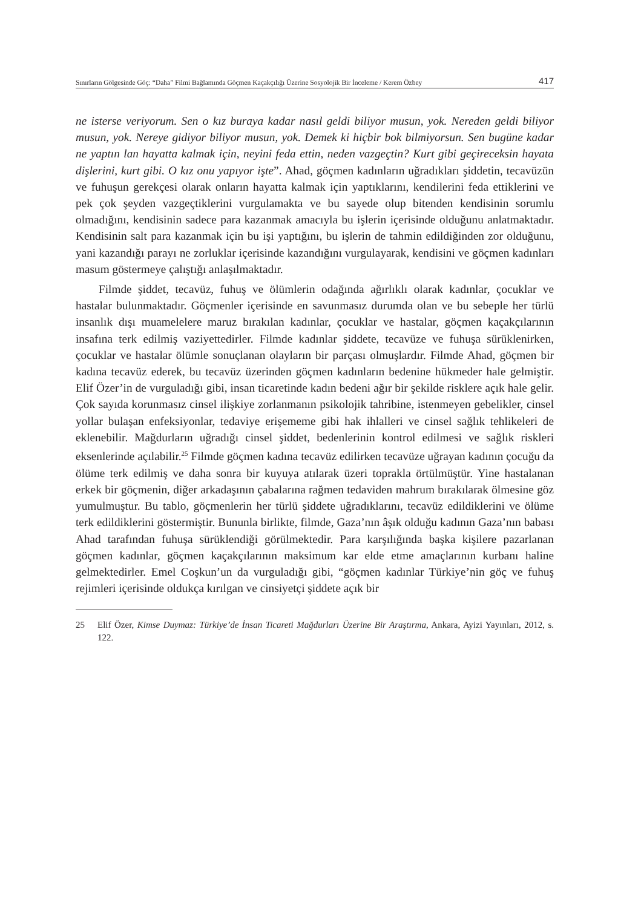Sınırların Gölgesinde Göç: “Daha” Filmi Bağlamında Göçmen Kaçakçılığı Üzerine Sosyolojik Bir İnceleme / Kerem Özbey 417
ne isterse veriyorum. Sen o kız buraya kadar nasıl geldi biliyor musun, yok. Nereden geldi biliyor musun, yok. Nereye gidiyor biliyor musun, yok. Demek ki hiçbir bok bilmiyorsun. Sen bugüne kadar ne yaptın lan hayatta kalmak için, neyini feda ettin, neden vazgeçtin? Kurt gibi geçireceksin hayata dişlerini, kurt gibi. O kız onu yapıyor işte”. Ahad, göçmen kadınların uğradıkları şiddetin, tecavüzün ve fuhuşun gerekçesi olarak onların hayatta kalmak için yaptıklarını, kendilerini feda ettiklerini ve pek çok şeyden vazgeçtiklerini vurgulamakta ve bu sayede olup bitenden kendisinin sorumlu olmadığını, kendisinin sadece para kazanmak amacıyla bu işlerin içerisinde olduğunu anlatmaktadır. Kendisinin salt para kazanmak için bu işi yaptığını, bu işlerin de tahmin edildiğinden zor olduğunu, yani kazandığı parayı ne zorluklar içerisinde kazandığını vurgulayarak, kendisini ve göçmen kadınları masum göstermeye çalıştığı anlaşılmaktadır.
Filmde şiddet, tecavüz, fuhuş ve ölümlerin odağında ağırlıklı olarak kadınlar, çocuklar ve hastalar bulunmaktadır. Göçmenler içerisinde en savunmasız durumda olan ve bu sebeple her türlü insanlık dışı muamelelere maruz bırakılan kadınlar, çocuklar ve hastalar, göçmen kaçakçılarının insafına terk edilmiş vaziyettedirler. Filmde kadınlar şiddete, tecavüze ve fuhuşa sürüklenirken, çocuklar ve hastalar ölümle sonuçlanan olayların bir parçası olmuşlardır. Filmde Ahad, göçmen bir kadına tecavüz ederek, bu tecavüz üzerinden göçmen kadınların bedenine hükmeder hale gelmiştir. Elif Özer’in de vurguladığı gibi, insan ticaretinde kadın bedeni ağır bir şekilde risklere açık hale gelir. Çok sayıda korunmasız cinsel ilişkiye zorlanmanın psikolojik tahribine, istenmeyen gebelikler, cinsel yollar bulaşan enfeksiyonlar, tedaviye erişememe gibi hak ihlalleri ve cinsel sağlık tehlikeleri de eklenebilir. Mağdurların uğradığı cinsel şiddet, bedenlerinin kontrol edilmesi ve sağlık riskleri eksenlerinde açılabilir.<sup>25</sup> Filmde göçmen kadına tecavüz edilirken tecavüze uğrayan kadının çocuğu da ölüme terk edilmiş ve daha sonra bir kuyuya atılarak üzeri toprakla örtülmüştür. Yine hastalanan erkek bir göçmenin, diğer arkadaşının çabalarına rağmen tedaviden mahrum bırakılarak ölmesine göz yumulmuştur. Bu tablo, göçmenlerin her türlü şiddete uğradıklarını, tecavüz edildiklerini ve ölüme terk edildiklerini göstermiştir. Bununla birlikte, filmde, Gaza’nın âşık olduğu kadının Gaza’nın babası Ahad tarafından fuhuşa sürüklendiği görülmektedir. Para karşılığında başka kişilere pazarlanan göçmen kadınlar, göçmen kaçakçılarının maksimum kar elde etme amaçlarının kurbanı haline gelmektedirler. Emel Coşkun’un da vurguladığı gibi, “göçmen kadınlar Türkiye’nin göç ve fuhuş rejimleri içerisinde oldukça kırılgan ve cinsiyetçi şiddete açık bir
25 Elif Özer, Kimse Duymaz: Türkiye’de İnsan Ticareti Mağdurları Üzerine Bir Araştırma, Ankara, Ayizi Yayınları, 2012, s. 122.